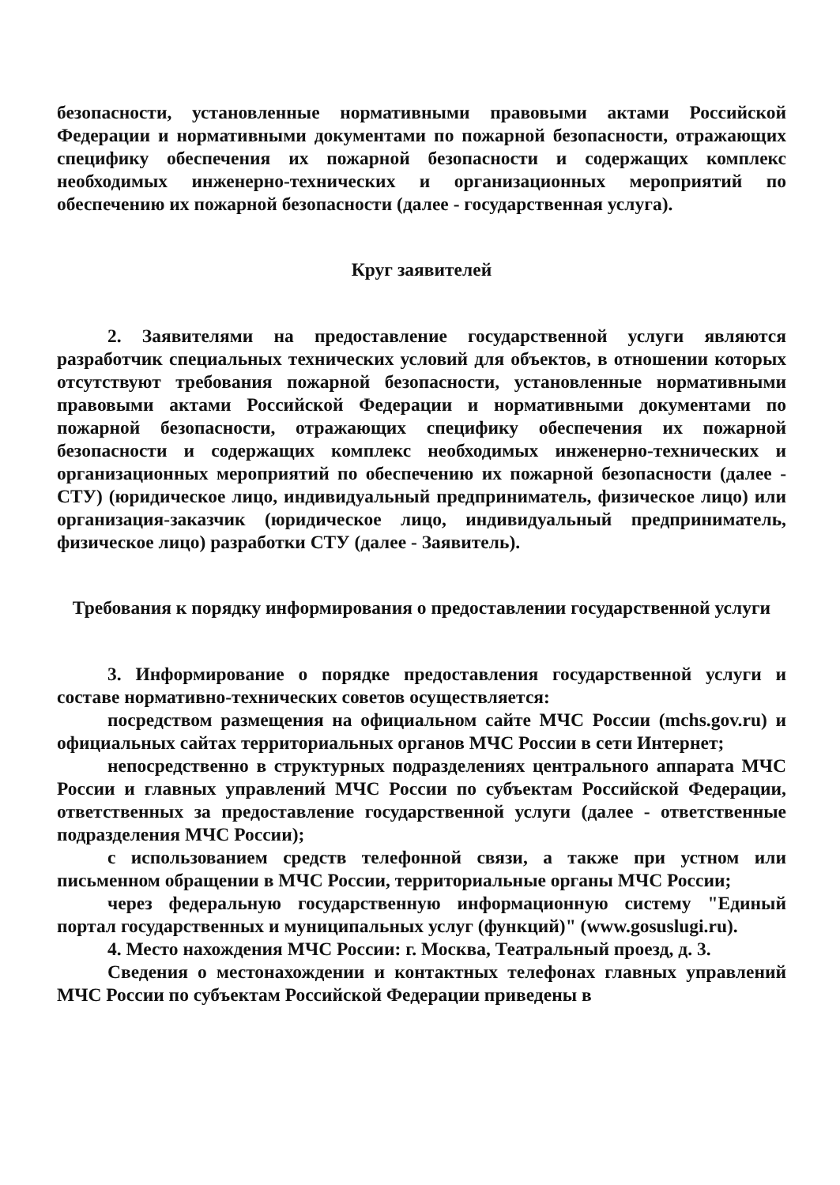безопасности, установленные нормативными правовыми актами Российской Федерации и нормативными документами по пожарной безопасности, отражающих специфику обеспечения их пожарной безопасности и содержащих комплекс необходимых инженерно-технических и организационных мероприятий по обеспечению их пожарной безопасности (далее - государственная услуга).
Круг заявителей
2. Заявителями на предоставление государственной услуги являются разработчик специальных технических условий для объектов, в отношении которых отсутствуют требования пожарной безопасности, установленные нормативными правовыми актами Российской Федерации и нормативными документами по пожарной безопасности, отражающих специфику обеспечения их пожарной безопасности и содержащих комплекс необходимых инженерно-технических и организационных мероприятий по обеспечению их пожарной безопасности (далее - СТУ) (юридическое лицо, индивидуальный предприниматель, физическое лицо) или организация-заказчик (юридическое лицо, индивидуальный предприниматель, физическое лицо) разработки СТУ (далее - Заявитель).
Требования к порядку информирования о предоставлении государственной услуги
3. Информирование о порядке предоставления государственной услуги и составе нормативно-технических советов осуществляется:
посредством размещения на официальном сайте МЧС России (mchs.gov.ru) и официальных сайтах территориальных органов МЧС России в сети Интернет;
непосредственно в структурных подразделениях центрального аппарата МЧС России и главных управлений МЧС России по субъектам Российской Федерации, ответственных за предоставление государственной услуги (далее - ответственные подразделения МЧС России);
с использованием средств телефонной связи, а также при устном или письменном обращении в МЧС России, территориальные органы МЧС России;
через федеральную государственную информационную систему "Единый портал государственных и муниципальных услуг (функций)" (www.gosuslugi.ru).
4. Место нахождения МЧС России: г. Москва, Театральный проезд, д. 3.
Сведения о местонахождении и контактных телефонах главных управлений МЧС России по субъектам Российской Федерации приведены в